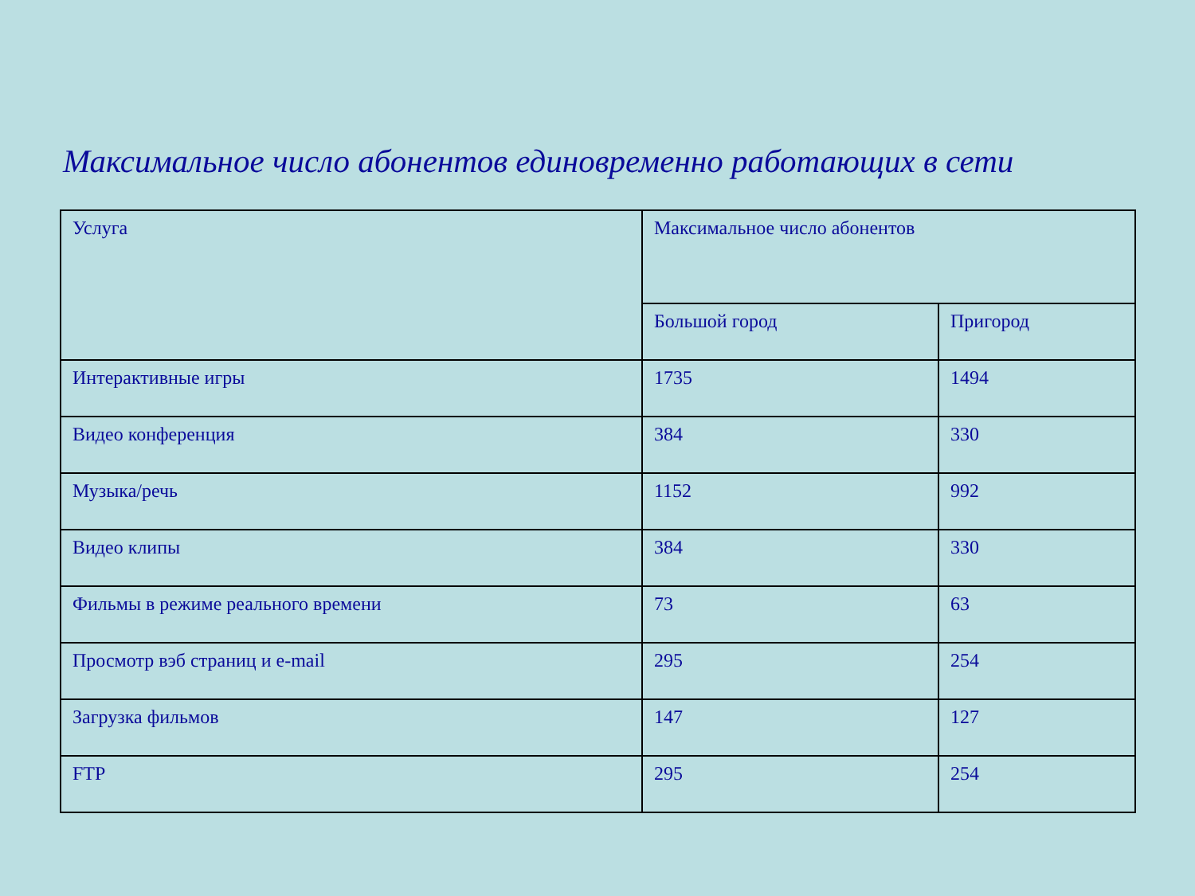Максимальное число абонентов единовременно работающих в сети
| Услуга | Максимальное число абонентов | |
| --- | --- | --- |
| | Большой город | Пригород |
| Интерактивные игры | 1735 | 1494 |
| Видео конференция | 384 | 330 |
| Музыка/речь | 1152 | 992 |
| Видео клипы | 384 | 330 |
| Фильмы в режиме реального времени | 73 | 63 |
| Просмотр вэб страниц и e-mail | 295 | 254 |
| Загрузка фильмов | 147 | 127 |
| FTP | 295 | 254 |